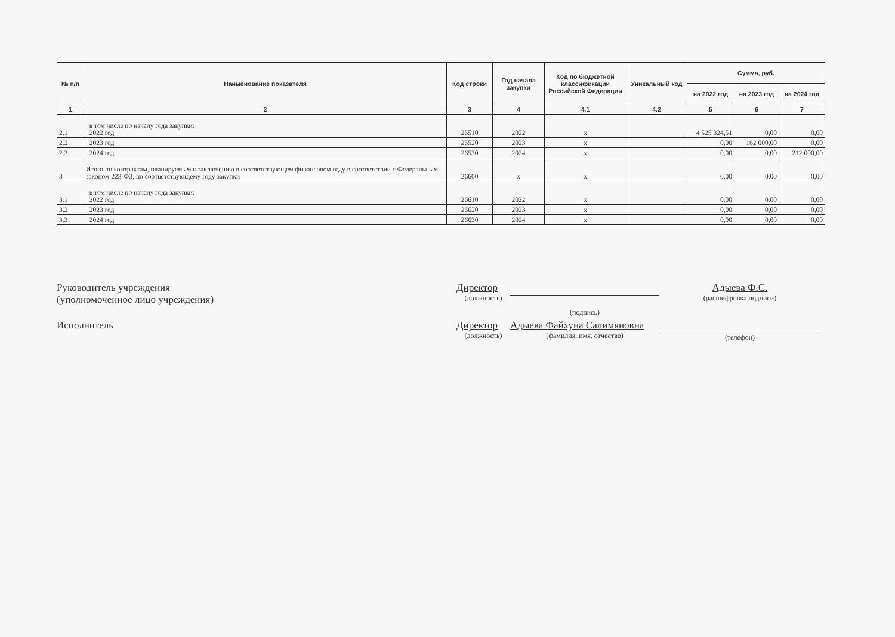| № п/п | Наименование показателя | Код строки | Год начала закупки | Код по бюджетной классификации Российской Федерации | Уникальный код | Сумма, руб. | | |
| --- | --- | --- | --- | --- | --- | --- | --- | --- |
| | | | | | | на 2022 год | на 2023 год | на 2024 год |
| 1 | 2 | 3 | 4 | 4.1 | 4.2 | 5 | 6 | 7 |
| 2.1 | в том числе по началу года закупки: 2022 год | 26510 | 2022 | x | | 4 525 324,51 | 0,00 | 0,00 |
| 2.2 | 2023 год | 26520 | 2023 | x | | 0,00 | 162 000,00 | 0,00 |
| 2.3 | 2024 год | 26530 | 2024 | x | | 0,00 | 0,00 | 212 000,00 |
| 3 | Итого по контрактам, планируемым к заключению в соответствующем финансовом году в соответствии с Федеральным законом 223-ФЗ, по соответствующему году закупки | 26600 | x | x | | 0,00 | 0,00 | 0,00 |
| 3.1 | в том числе по началу года закупки: 2022 год | 26610 | 2022 | x | | 0,00 | 0,00 | 0,00 |
| 3.2 | 2023 год | 26620 | 2023 | x | | 0,00 | 0,00 | 0,00 |
| 3.3 | 2024 год | 26630 | 2024 | x | | 0,00 | 0,00 | 0,00 |
Руководитель учреждения
(уполномоченное лицо учреждения)
Директор
(должность)
Адыева Ф.С.
(расшифровка подписи)
(подпись)
Исполнитель
Директор
(должность)
Адыева Файхуна Салимяновна
(фамилия, имя, отчество)
(телефон)